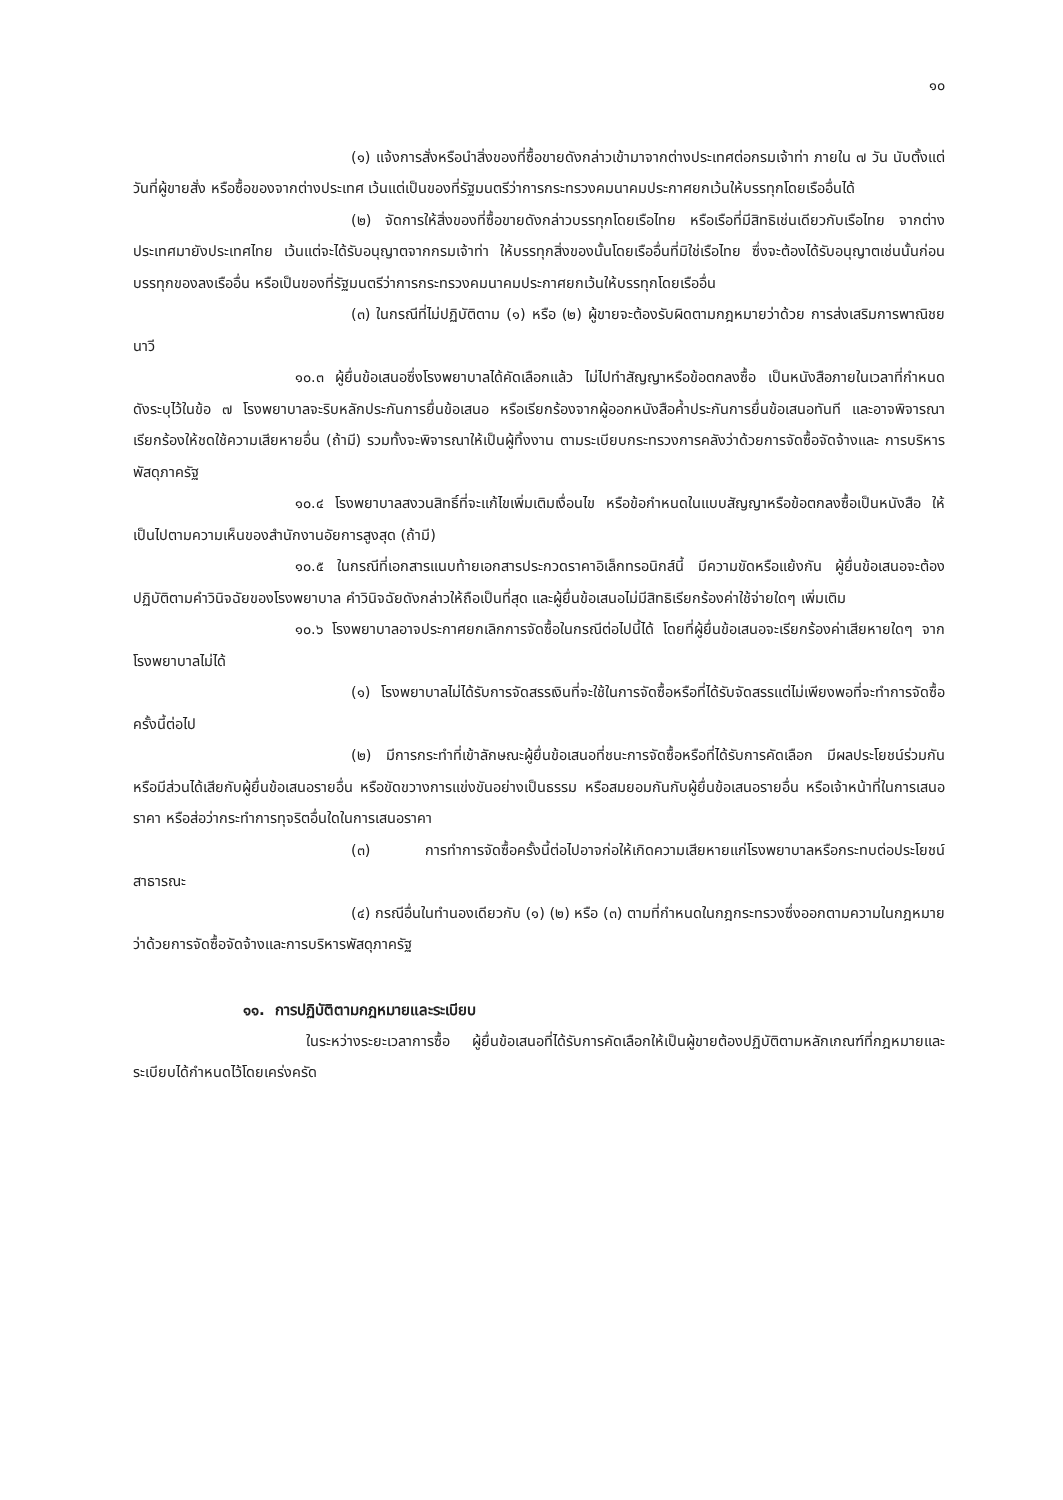๑๐
(๑) แจ้งการสั่งหรือนำสิ่งของที่ซื้อขายดังกล่าวเข้ามาจากต่างประเทศต่อกรมเจ้าท่า ภายใน ๗ วัน นับตั้งแต่วันที่ผู้ขายสั่ง หรือซื้อของจากต่างประเทศ เว้นแต่เป็นของที่รัฐมนตรีว่าการกระทรวงคมนาคมประกาศยกเว้นให้บรรทุกโดยเรืออื่นได้
(๒) จัดการให้สิ่งของที่ซื้อขายดังกล่าวบรรทุกโดยเรือไทย หรือเรือที่มีสิทธิเช่นเดียวกับเรือไทย จากต่างประเทศมายังประเทศไทย เว้นแต่จะได้รับอนุญาตจากกรมเจ้าท่า ให้บรรทุกสิ่งของนั้นโดยเรืออื่นที่มิใช่เรือไทย ซึ่งจะต้องได้รับอนุญาตเช่นนั้นก่อนบรรทุกของลงเรืออื่น หรือเป็นของที่รัฐมนตรีว่าการกระทรวงคมนาคมประกาศยกเว้นให้บรรทุกโดยเรืออื่น
(๓) ในกรณีที่ไม่ปฏิบัติตาม (๑) หรือ (๒) ผู้ขายจะต้องรับผิดตามกฎหมายว่าด้วย การส่งเสริมการพาณิชยนาวี
๑๐.๓ ผู้ยื่นข้อเสนอซึ่งโรงพยาบาลได้คัดเลือกแล้ว ไม่ไปทำสัญญาหรือข้อตกลงซื้อ เป็นหนังสือภายในเวลาที่กำหนด ดังระบุไว้ในข้อ ๗ โรงพยาบาลจะริบหลักประกันการยื่นข้อเสนอ หรือเรียกร้องจากผู้ออกหนังสือค้ำประกันการยื่นข้อเสนอทันที และอาจพิจารณาเรียกร้องให้ชดใช้ความเสียหายอื่น (ถ้ามี) รวมทั้งจะพิจารณาให้เป็นผู้ทิ้งงาน ตามระเบียบกระทรวงการคลังว่าด้วยการจัดซื้อจัดจ้างและ การบริหารพัสดุภาครัฐ
๑๐.๔ โรงพยาบาลสงวนสิทธิ์ที่จะแก้ไขเพิ่มเติมเงื่อนไข หรือข้อกำหนดในแบบสัญญาหรือข้อตกลงซื้อเป็นหนังสือ ให้เป็นไปตามความเห็นของสำนักงานอัยการสูงสุด (ถ้ามี)
๑๐.๕ ในกรณีที่เอกสารแนบท้ายเอกสารประกวดราคาอิเล็กทรอนิกส์นี้ มีความขัดหรือแย้งกัน ผู้ยื่นข้อเสนอจะต้องปฏิบัติตามคำวินิจฉัยของโรงพยาบาล คำวินิจฉัยดังกล่าวให้ถือเป็นที่สุด และผู้ยื่นข้อเสนอไม่มีสิทธิเรียกร้องค่าใช้จ่ายใดๆ เพิ่มเติม
๑๐.๖ โรงพยาบาลอาจประกาศยกเลิกการจัดซื้อในกรณีต่อไปนี้ได้ โดยที่ผู้ยื่นข้อเสนอจะเรียกร้องค่าเสียหายใดๆ จากโรงพยาบาลไม่ได้
(๑) โรงพยาบาลไม่ได้รับการจัดสรรเงินที่จะใช้ในการจัดซื้อหรือที่ได้รับจัดสรรแต่ไม่เพียงพอที่จะทำการจัดซื้อครั้งนี้ต่อไป
(๒) มีการกระทำที่เข้าลักษณะผู้ยื่นข้อเสนอที่ชนะการจัดซื้อหรือที่ได้รับการคัดเลือก มีผลประโยชน์ร่วมกัน หรือมีส่วนได้เสียกับผู้ยื่นข้อเสนอรายอื่น หรือขัดขวางการแข่งขันอย่างเป็นธรรม หรือสมยอมกันกับผู้ยื่นข้อเสนอรายอื่น หรือเจ้าหน้าที่ในการเสนอราคา หรือส่อว่ากระทำการทุจริตอื่นใดในการเสนอราคา
(๓) การทำการจัดซื้อครั้งนี้ต่อไปอาจก่อให้เกิดความเสียหายแก่โรงพยาบาลหรือกระทบต่อประโยชน์สาธารณะ
(๔) กรณีอื่นในทำนองเดียวกับ (๑) (๒) หรือ (๓) ตามที่กำหนดในกฎกระทรวงซึ่งออกตามความในกฎหมายว่าด้วยการจัดซื้อจัดจ้างและการบริหารพัสดุภาครัฐ
๑๑. การปฏิบัติตามกฎหมายและระเบียบ
ในระหว่างระยะเวลาการซื้อ ผู้ยื่นข้อเสนอที่ได้รับการคัดเลือกให้เป็นผู้ขายต้องปฏิบัติตามหลักเกณฑ์ที่กฎหมายและระเบียบได้กำหนดไว้โดยเคร่งครัด